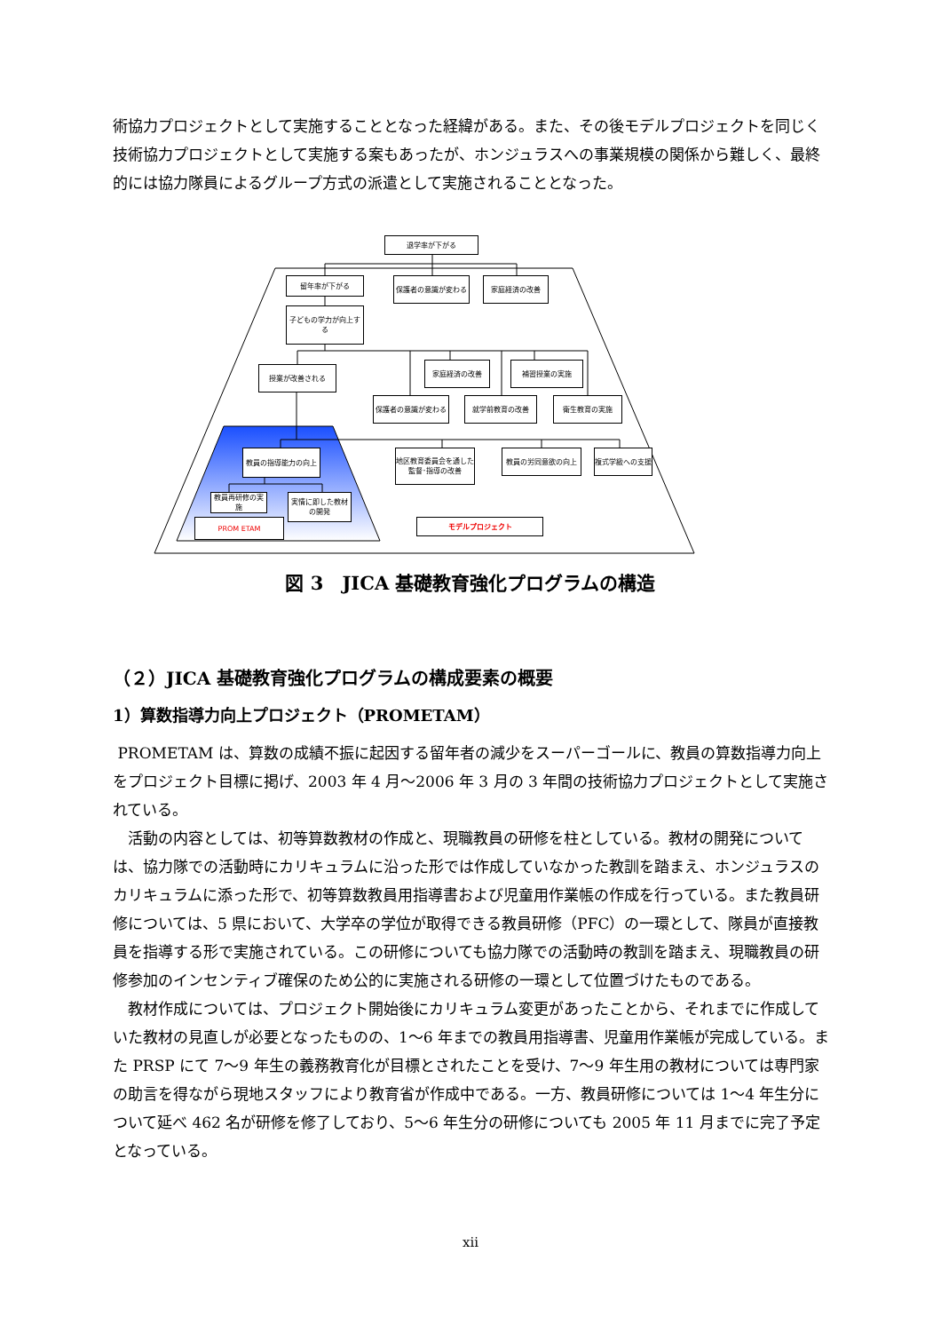術協力プロジェクトとして実施することとなった経緯がある。また、その後モデルプロジェクトを同じく技術協力プロジェクトとして実施する案もあったが、ホンジュラスへの事業規模の関係から難しく、最終的には協力隊員によるグループ方式の派遣として実施されることとなった。
退学率が下がる
留年率が下がる 保護者の意識が変わる 家庭経済の改善
子どもの学力が向上する
授業が改善される
家庭経済の改善 補習授業の実施
保護者の意識が変わる 就学前教育の改善 衛生教育の実施
教員の指導能力の向上
地区教育委員会を通した監督･指導の改善
教員の労同意欲の向上 複式学級への支援
教員再研修の実施
実情に即した教材の開発
PROM ETAM モデルプロジェクト
図 3　JICA 基礎教育強化プログラムの構造
（２）JICA 基礎教育強化プログラムの構成要素の概要
1）算数指導力向上プロジェクト（PROMETAM）
PROMETAM は、算数の成績不振に起因する留年者の減少をスーパーゴールに、教員の算数指導力向上をプロジェクト目標に掲げ、2003 年 4 月～2006 年 3 月の 3 年間の技術協力プロジェクトとして実施されている。
　活動の内容としては、初等算数教材の作成と、現職教員の研修を柱としている。教材の開発については、協力隊での活動時にカリキュラムに沿った形では作成していなかった教訓を踏まえ、ホンジュラスのカリキュラムに添った形で、初等算数教員用指導書および児童用作業帳の作成を行っている。また教員研修については、5 県において、大学卒の学位が取得できる教員研修（PFC）の一環として、隊員が直接教員を指導する形で実施されている。この研修についても協力隊での活動時の教訓を踏まえ、現職教員の研修参加のインセンティブ確保のため公的に実施される研修の一環として位置づけたものである。
　教材作成については、プロジェクト開始後にカリキュラム変更があったことから、それまでに作成していた教材の見直しが必要となったものの、1～6 年までの教員用指導書、児童用作業帳が完成している。また PRSP にて 7～9 年生の義務教育化が目標とされたことを受け、7～9 年生用の教材については専門家の助言を得ながら現地スタッフにより教育省が作成中である。一方、教員研修については 1～4 年生分について延べ 462 名が研修を修了しており、5～6 年生分の研修についても 2005 年 11 月までに完了予定となっている。
xii